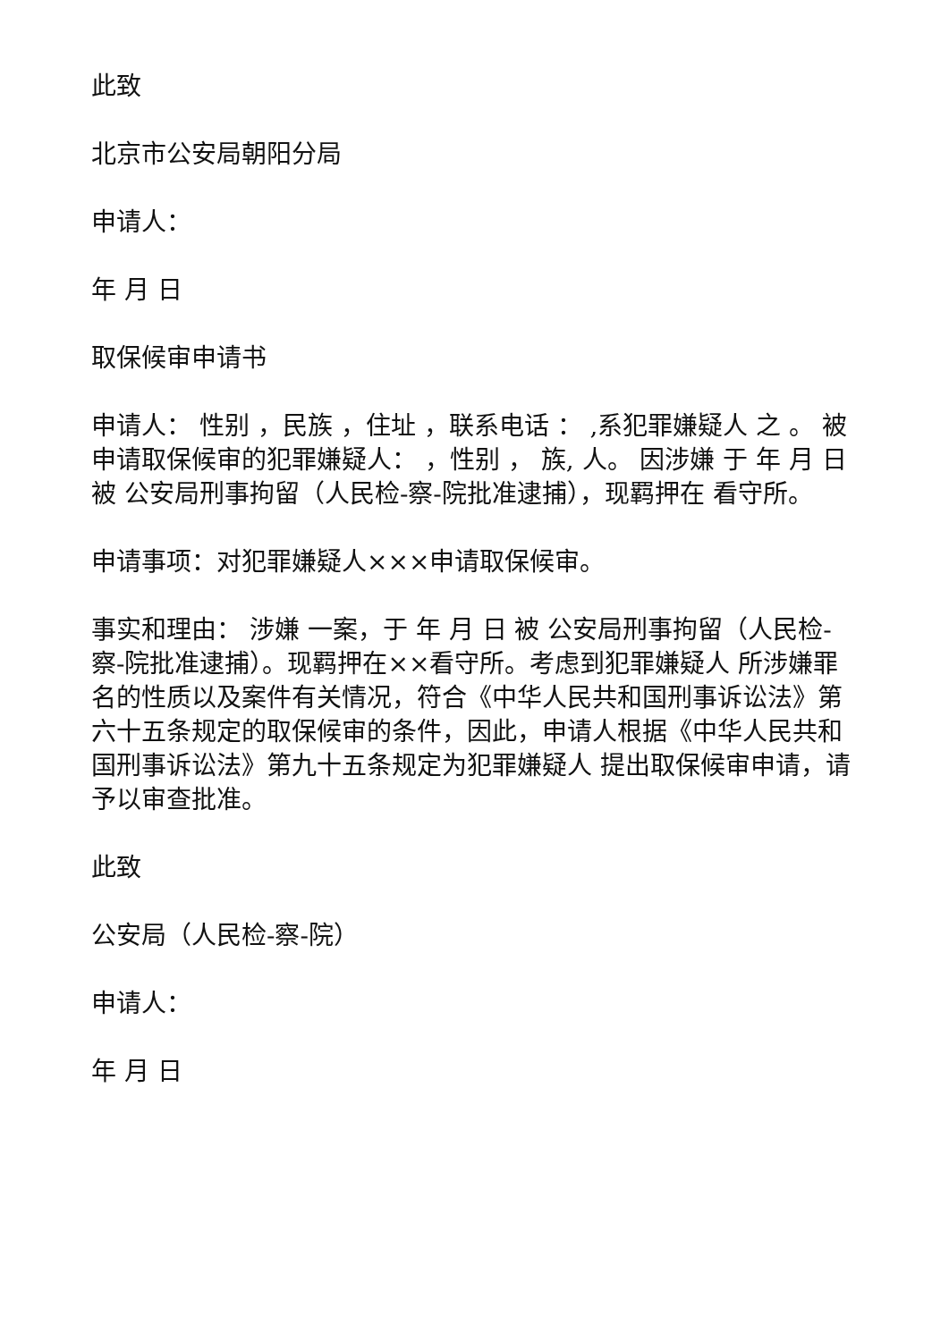此致
北京市公安局朝阳分局
申请人：
年 月 日
取保候审申请书
申请人： 性别 ，民族 ，住址 ，联系电话 ： ,系犯罪嫌疑人 之 。 被申请取保候审的犯罪嫌疑人： ，性别 ， 族, 人。 因涉嫌 于 年 月 日被 公安局刑事拘留（人民检-察-院批准逮捕），现羁押在 看守所。
申请事项：对犯罪嫌疑人×××申请取保候审。
事实和理由： 涉嫌 一案，于 年 月 日 被 公安局刑事拘留（人民检-察-院批准逮捕）。现羁押在××看守所。考虑到犯罪嫌疑人 所涉嫌罪名的性质以及案件有关情况，符合《中华人民共和国刑事诉讼法》第六十五条规定的取保候审的条件，因此，申请人根据《中华人民共和国刑事诉讼法》第九十五条规定为犯罪嫌疑人 提出取保候审申请，请予以审查批准。
此致
公安局（人民检-察-院）
申请人：
年 月 日